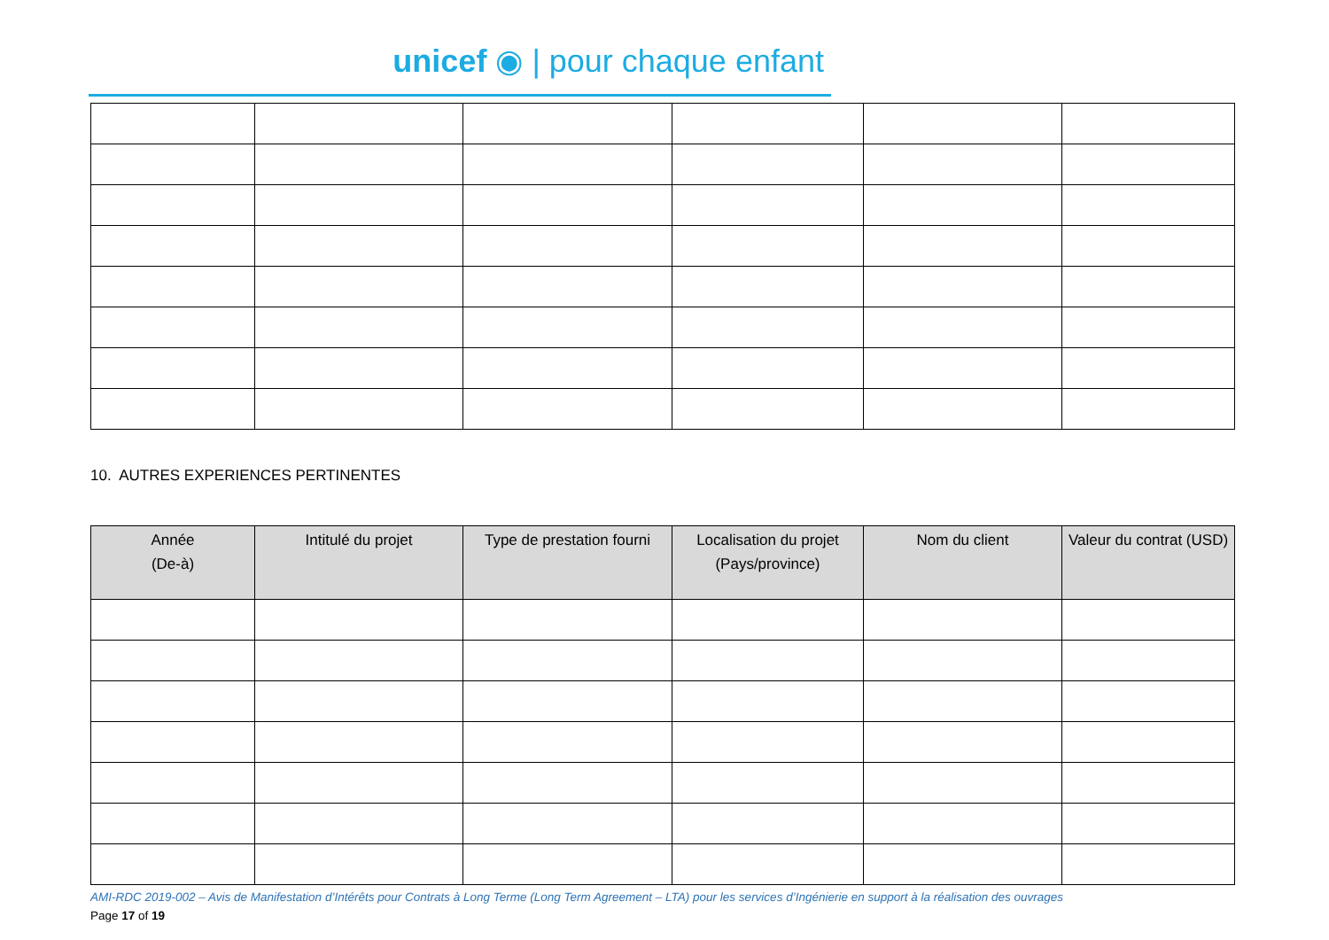unicef ◉ | pour chaque enfant
10. AUTRES EXPERIENCES PERTINENTES
| Année (De-à) | Intitulé du projet | Type de prestation fourni | Localisation du projet (Pays/province) | Nom du client | Valeur du contrat (USD) |
| --- | --- | --- | --- | --- | --- |
AMI-RDC 2019-002 – Avis de Manifestation d’Intérêts pour Contrats à Long Terme (Long Term Agreement – LTA) pour les services d’Ingénierie en support à la réalisation des ouvrages
Page 17 of 19